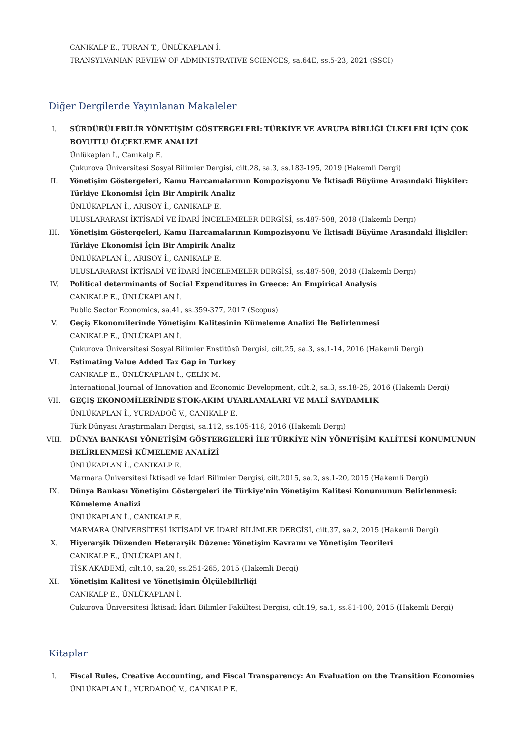CANIKALP E., TURAN T., ÜNLÜKAPLAN İ.
TRANSYLVANIAN REVIEW OF ADMINISTRATIVE SCIENCES, sa.64E, ss.5-23, 2021 (SSCI)
Diğer Dergilerde Yayınlanan Makaleler
I. SÜRDÜRÜLEBİLİR YÖNETİŞİM GÖSTERGELERİ: TÜRKİYE VE AVRUPA BİRLİĞİ ÜLKELERİ İÇİN ÇOK BOYUTLU ÖLÇEKLEME ANALİZİ
Ünlükaplan İ., Canıkalp E.
Çukurova Üniversitesi Sosyal Bilimler Dergisi, cilt.28, sa.3, ss.183-195, 2019 (Hakemli Dergi)
II. Yönetişim Göstergeleri, Kamu Harcamalarının Kompozisyonu Ve İktisadi Büyüme Arasındaki İlişkiler: Türkiye Ekonomisi İçin Bir Ampirik Analiz
ÜNLÜKAPLAN İ., ARISOY İ., CANIKALP E.
ULUSLARARASI İKTİSADİ VE İDARİ İNCELEMELER DERGİSİ, ss.487-508, 2018 (Hakemli Dergi)
III. Yönetişim Göstergeleri, Kamu Harcamalarının Kompozisyonu Ve İktisadi Büyüme Arasındaki İlişkiler: Türkiye Ekonomisi İçin Bir Ampirik Analiz
ÜNLÜKAPLAN İ., ARISOY İ., CANIKALP E.
ULUSLARARASI İKTİSADİ VE İDARİ İNCELEMELER DERGİSİ, ss.487-508, 2018 (Hakemli Dergi)
IV. Political determinants of Social Expenditures in Greece: An Empirical Analysis
CANIKALP E., ÜNLÜKAPLAN İ.
Public Sector Economics, sa.41, ss.359-377, 2017 (Scopus)
V. Geçiş Ekonomilerinde Yönetişim Kalitesinin Kümeleme Analizi İle Belirlenmesi
CANIKALP E., ÜNLÜKAPLAN İ.
Çukurova Üniversitesi Sosyal Bilimler Enstitüsü Dergisi, cilt.25, sa.3, ss.1-14, 2016 (Hakemli Dergi)
VI. Estimating Value Added Tax Gap in Turkey
CANIKALP E., ÜNLÜKAPLAN İ., ÇELİK M.
International Journal of Innovation and Economic Development, cilt.2, sa.3, ss.18-25, 2016 (Hakemli Dergi)
VII. GEÇİŞ EKONOMİLERİNDE STOK-AKIM UYARLAMALARI VE MALİ SAYDAMLIK
ÜNLÜKAPLAN İ., YURDADOĞ V., CANIKALP E.
Türk Dünyası Araştırmaları Dergisi, sa.112, ss.105-118, 2016 (Hakemli Dergi)
VIII. DÜNYA BANKASI YÖNETİŞİM GÖSTERGELERİ İLE TÜRKİYE NİN YÖNETİŞİM KALİTESİ KONUMUNUN BELİRLENMESİ KÜMELEME ANALİZİ
ÜNLÜKAPLAN İ., CANIKALP E.
Marmara Üniversitesi İktisadi ve İdari Bilimler Dergisi, cilt.2015, sa.2, ss.1-20, 2015 (Hakemli Dergi)
IX. Dünya Bankası Yönetişim Göstergeleri ile Türkiye'nin Yönetişim Kalitesi Konumunun Belirlenmesi: Kümeleme Analizi
ÜNLÜKAPLAN İ., CANIKALP E.
MARMARA ÜNİVERSİTESİ İKTİSADİ VE İDARİ BİLİMLER DERGİSİ, cilt.37, sa.2, 2015 (Hakemli Dergi)
X. Hiyerarşik Düzenden Heterarşik Düzene: Yönetişim Kavramı ve Yönetişim Teorileri
CANIKALP E., ÜNLÜKAPLAN İ.
TİSK AKADEMİ, cilt.10, sa.20, ss.251-265, 2015 (Hakemli Dergi)
XI. Yönetişim Kalitesi ve Yönetişimin Ölçülebilirliği
CANIKALP E., ÜNLÜKAPLAN İ.
Çukurova Üniversitesi İktisadi İdari Bilimler Fakültesi Dergisi, cilt.19, sa.1, ss.81-100, 2015 (Hakemli Dergi)
Kitaplar
I. Fiscal Rules, Creative Accounting, and Fiscal Transparency: An Evaluation on the Transition Economies
ÜNLÜKAPLAN İ., YURDADOĞ V., CANIKALP E.